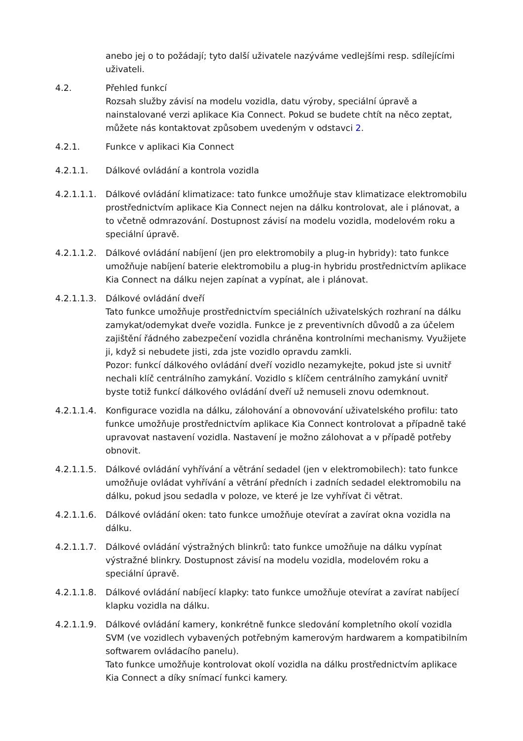anebo jej o to požádají; tyto další uživatele nazýváme vedlejšími resp. sdílejícími uživateli.
4.2. Přehled funkcí
Rozsah služby závisí na modelu vozidla, datu výroby, speciální úpravě a nainstalované verzi aplikace Kia Connect. Pokud se budete chtít na něco zeptat, můžete nás kontaktovat způsobem uvedeným v odstavci 2.
4.2.1. Funkce v aplikaci Kia Connect
4.2.1.1. Dálkové ovládání a kontrola vozidla
4.2.1.1.1.
Dálkové ovládání klimatizace: tato funkce umožňuje stav klimatizace elektromobilu prostřednictvím aplikace Kia Connect nejen na dálku kontrolovat, ale i plánovat, a to včetně odmrazování. Dostupnost závisí na modelu vozidla, modelovém roku a speciální úpravě.
4.2.1.1.2.
Dálkové ovládání nabíjení (jen pro elektromobily a plug-in hybridy): tato funkce umožňuje nabíjení baterie elektromobilu a plug-in hybridu prostřednictvím aplikace Kia Connect na dálku nejen zapínat a vypínat, ale i plánovat.
4.2.1.1.3.
Dálkové ovládání dveří
Tato funkce umožňuje prostřednictvím speciálních uživatelských rozhraní na dálku zamykat/odemykat dveře vozidla. Funkce je z preventivních důvodů a za účelem zajištění řádného zabezpečení vozidla chráněna kontrolními mechanismy. Využijete ji, když si nebudete jisti, zda jste vozidlo opravdu zamkli.
Pozor: funkcí dálkového ovládání dveří vozidlo nezamykejte, pokud jste si uvnitř nechali klíč centrálního zamykání. Vozidlo s klíčem centrálního zamykání uvnitř byste totiž funkcí dálkového ovládání dveří už nemuseli znovu odemknout.
4.2.1.1.4.
Konfigurace vozidla na dálku, zálohování a obnovování uživatelského profilu: tato funkce umožňuje prostřednictvím aplikace Kia Connect kontrolovat a případně také upravovat nastavení vozidla. Nastavení je možno zálohovat a v případě potřeby obnovit.
4.2.1.1.5.
Dálkové ovládání vyhřívání a větrání sedadel (jen v elektromobilech): tato funkce umožňuje ovládat vyhřívání a větrání předních i zadních sedadel elektromobilu na dálku, pokud jsou sedadla v poloze, ve které je lze vyhřívat či větrat.
4.2.1.1.6.
Dálkové ovládání oken: tato funkce umožňuje otevírat a zavírat okna vozidla na dálku.
4.2.1.1.7.
Dálkové ovládání výstražných blinkrů: tato funkce umožňuje na dálku vypínat výstražné blinkry. Dostupnost závisí na modelu vozidla, modelovém roku a speciální úpravě.
4.2.1.1.8.
Dálkové ovládání nabíjecí klapky: tato funkce umožňuje otevírat a zavírat nabíjecí klapku vozidla na dálku.
4.2.1.1.9.
Dálkové ovládání kamery, konkrétně funkce sledování kompletního okolí vozidla SVM (ve vozidlech vybavených potřebným kamerovým hardwarem a kompatibilním softwarem ovládacího panelu).
Tato funkce umožňuje kontrolovat okolí vozidla na dálku prostřednictvím aplikace Kia Connect a díky snímací funkci kamery.